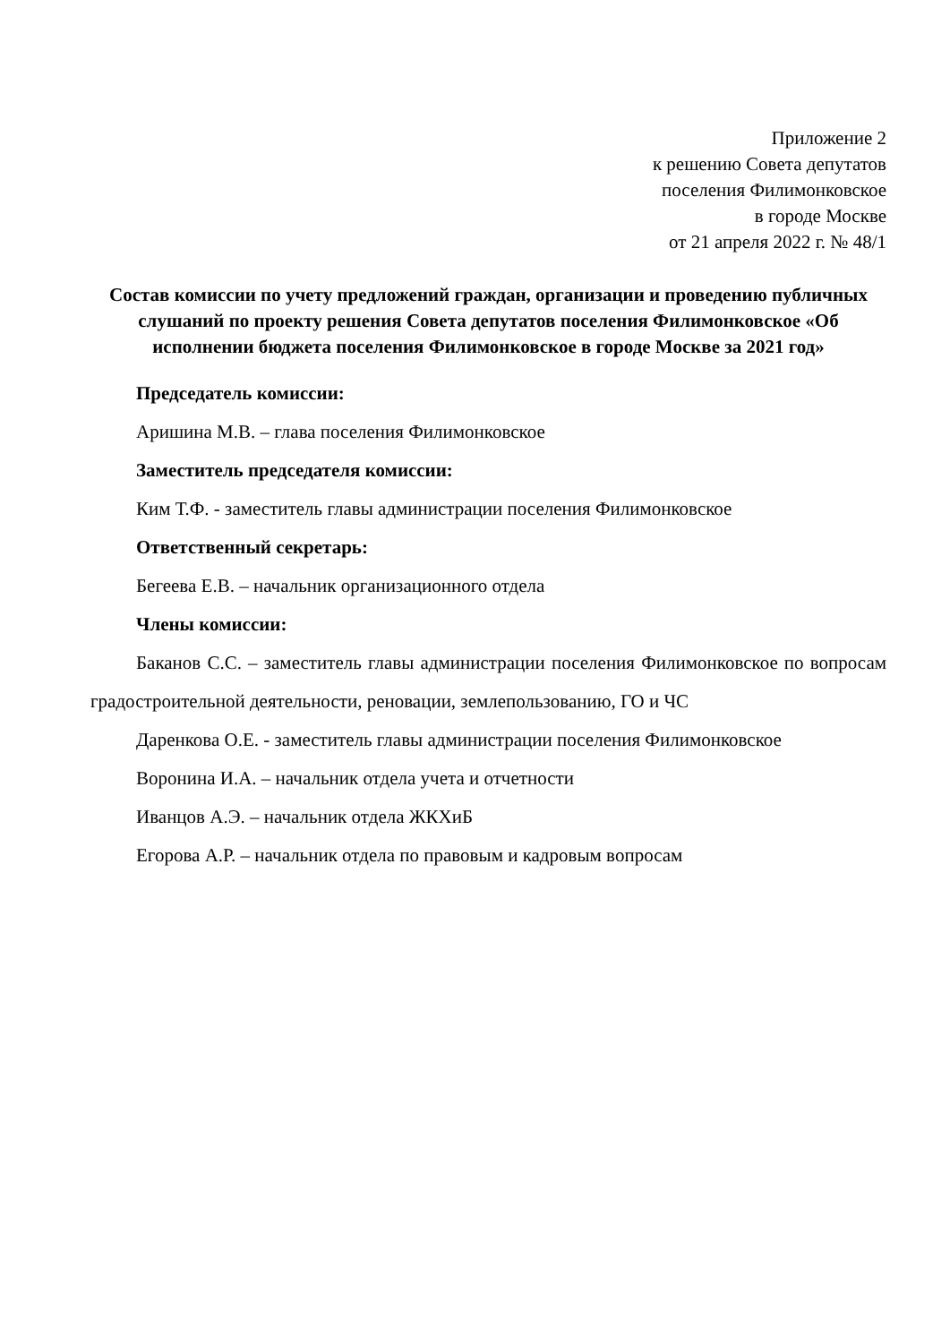Приложение 2
к решению Совета депутатов
поселения Филимонковское
в городе Москве
от 21 апреля 2022 г. № 48/1
Состав комиссии по учету предложений граждан, организации и проведению публичных слушаний по проекту решения Совета депутатов поселения Филимонковское «Об исполнении бюджета поселения Филимонковское в городе Москве за 2021 год»
Председатель комиссии:
Аришина М.В. – глава поселения Филимонковское
Заместитель председателя комиссии:
Ким Т.Ф. - заместитель главы администрации поселения Филимонковское
Ответственный секретарь:
Бегеева Е.В. – начальник организационного отдела
Члены комиссии:
Баканов С.С. – заместитель главы администрации поселения Филимонковское по вопросам градостроительной деятельности, реновации, землепользованию, ГО и ЧС
Даренкова О.Е. - заместитель главы администрации поселения Филимонковское
Воронина И.А. – начальник отдела учета и отчетности
Иванцов А.Э. – начальник отдела ЖКХиБ
Егорова А.Р. – начальник отдела по правовым и кадровым вопросам